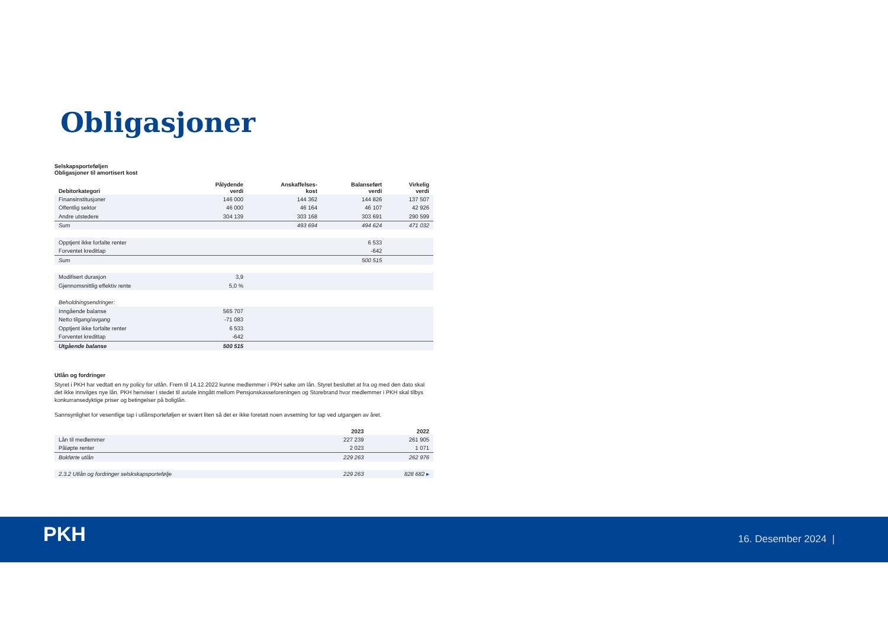Obligasjoner
Selskapsporteføljen
Obligasjoner til amortisert kost
| Debitorkategori | Pålydende verdi | Anskaffelses- kost | Balanseført verdi | Virkelig verdi |
| --- | --- | --- | --- | --- |
| Finansinstitusjoner | 146 000 | 144 362 | 144 826 | 137 507 |
| Offentlig sektor | 46 000 | 46 164 | 46 107 | 42 926 |
| Andre utstedere | 304 139 | 303 168 | 303 691 | 290 599 |
| Sum | | 493 694 | 494 624 | 471 032 |
| Opptjent ikke forfalte renter | | | 6 533 | |
| Forventet kredittap | | | -642 | |
| Sum | | | 500 515 | |
| Modifisert durasjon | 3,9 | | | |
| Gjennomsnittlig effektiv rente | 5,0 % | | | |
| Beholdningsendringer: | | | | |
| Inngående balanse | 565 707 | | | |
| Netto tilgang/avgang | -71 083 | | | |
| Opptjent ikke forfalte renter | 6 533 | | | |
| Forventet kredittap | -642 | | | |
| Utgående balanse | 500 515 | | | |
Utlån og fordringer
Styret i PKH har vedtatt en ny policy for utlån. Frem til 14.12.2022 kunne medlemmer i PKH søke om lån. Styret besluttet at fra og med den dato skal det ikke innvilges nye lån. PKH henviser i stedet til avtale inngått mellom Pensjonskasseforeningen og Storebrand hvor medlemmer i PKH skal tilbys konkurransedyktige priser og betingelser på boliglån.
Sannsynlighet for vesentlige tap i utlånsporteføljen er svært liten så det er ikke foretatt noen avsetning for tap ved utgangen av året.
| | 2023 | 2022 |
| --- | --- | --- |
| Lån til medlemmer | 227 239 | 261 905 |
| Påløpte renter | 2 023 | 1 071 |
| Bokførte utlån | 229 263 | 262 976 |
| 2.3.2 Utlån og fordringer selskskapsportefølje | 229 263 | 828 682 ▸ |
PKH 16. Desember 2024 |